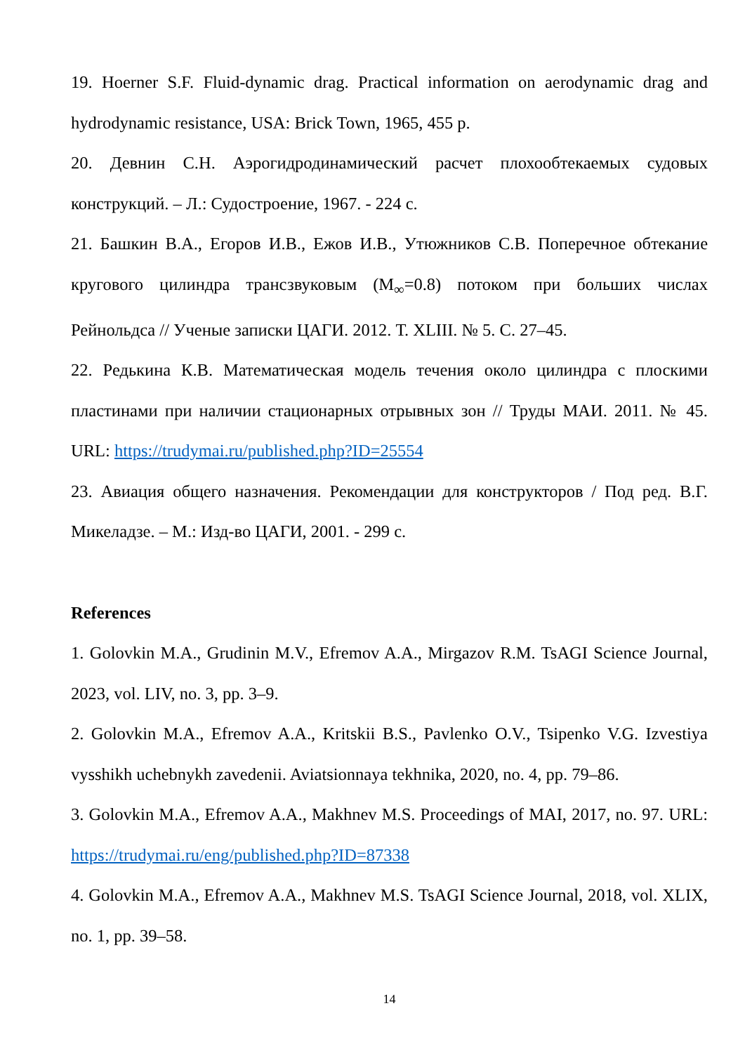19. Hoerner S.F. Fluid-dynamic drag. Practical information on aerodynamic drag and hydrodynamic resistance, USA: Brick Town, 1965, 455 p.
20. Девнин С.Н. Аэрогидродинамический расчет плохообтекаемых судовых конструкций. – Л.: Судостроение, 1967. - 224 с.
21. Башкин В.А., Егоров И.В., Ежов И.В., Утюжников С.В. Поперечное обтекание кругового цилиндра трансзвуковым (M<sub>∞</sub>=0.8) потоком при больших числах Рейнольдса // Ученые записки ЦАГИ. 2012. Т. XLIII. № 5. С. 27–45.
22. Редькина К.В. Математическая модель течения около цилиндра с плоскими пластинами при наличии стационарных отрывных зон // Труды МАИ. 2011. № 45. URL: https://trudymai.ru/published.php?ID=25554
23. Авиация общего назначения. Рекомендации для конструкторов / Под ред. В.Г. Микеладзе. – М.: Изд-во ЦАГИ, 2001. - 299 с.
References
1. Golovkin M.A., Grudinin M.V., Efremov A.A., Mirgazov R.M. TsAGI Science Journal, 2023, vol. LIV, no. 3, pp. 3–9.
2. Golovkin M.A., Efremov A.A., Kritskii B.S., Pavlenko O.V., Tsipenko V.G. Izvestiya vysshikh uchebnykh zavedenii. Aviatsionnaya tekhnika, 2020, no. 4, pp. 79–86.
3. Golovkin M.A., Efremov A.A., Makhnev M.S. Proceedings of MAI, 2017, no. 97. URL: https://trudymai.ru/eng/published.php?ID=87338
4. Golovkin M.A., Efremov A.A., Makhnev M.S. TsAGI Science Journal, 2018, vol. XLIX, no. 1, pp. 39–58.
14